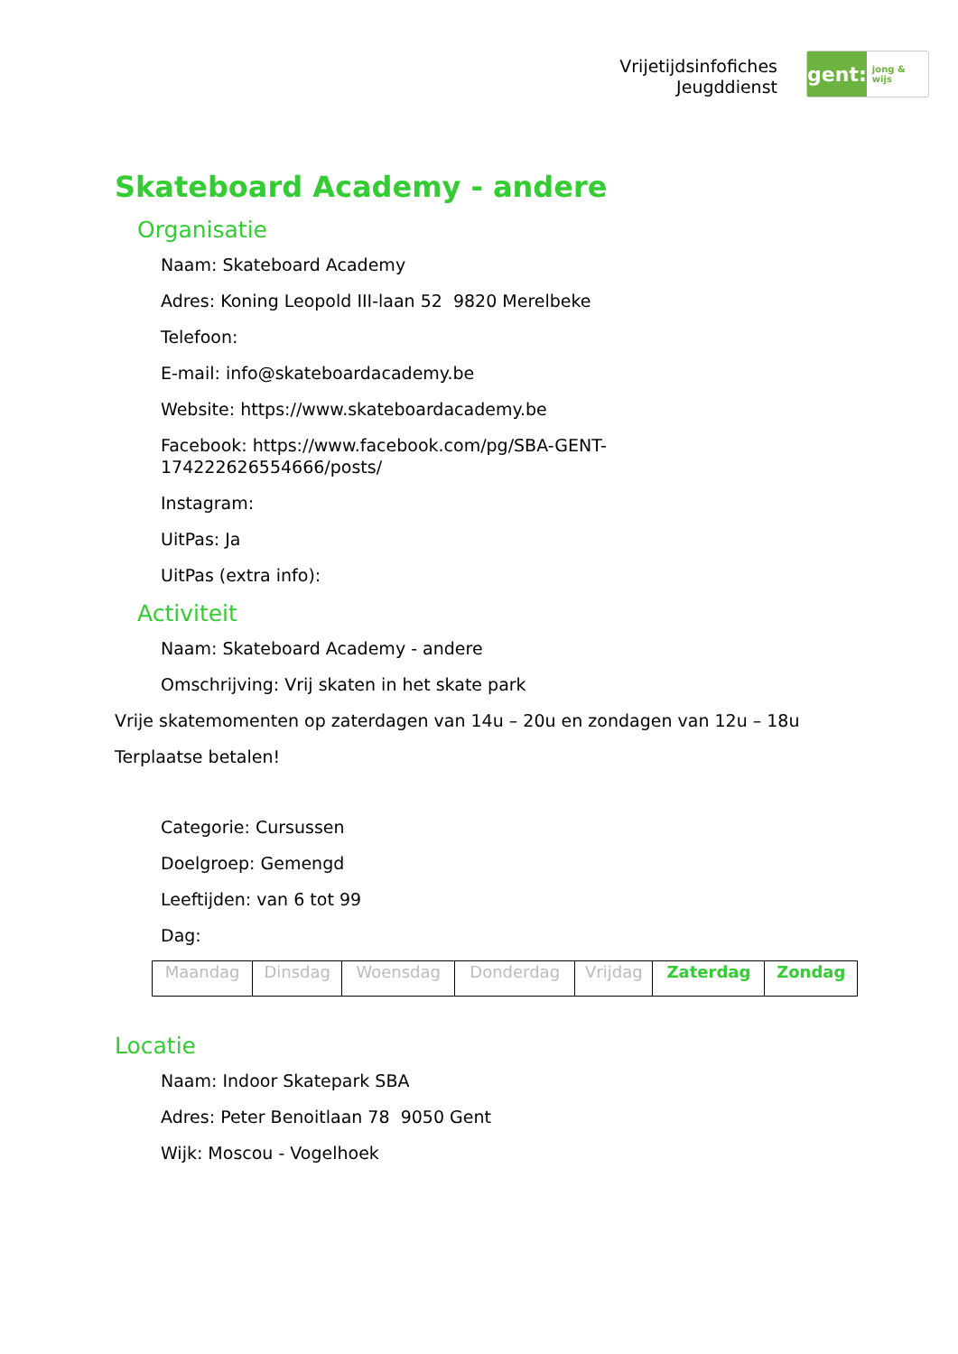Vrijetijdsinfofiches
Jeugddienst
gent:
jong & wijs
Skateboard Academy - andere
Organisatie
Naam: Skateboard Academy
Adres: Koning Leopold III-laan 52 9820 Merelbeke
Telefoon:
E-mail: info@skateboardacademy.be
Website: https://www.skateboardacademy.be
Facebook: https://www.facebook.com/pg/SBA-GENT-
174222626554666/posts/
Instagram:
UitPas: Ja
UitPas (extra info):
Activiteit
Naam: Skateboard Academy - andere
Omschrijving: Vrij skaten in het skate park
Vrije skatemomenten op zaterdagen van 14u – 20u en zondagen van 12u – 18u
Terplaatse betalen!
Categorie: Cursussen
Doelgroep: Gemengd
Leeftijden: van 6 tot 99
Dag:
| Maandag | Dinsdag | Woensdag | Donderdag | Vrijdag | Zaterdag | Zondag |
Locatie
Naam: Indoor Skatepark SBA
Adres: Peter Benoitlaan 78 9050 Gent
Wijk: Moscou - Vogelhoek